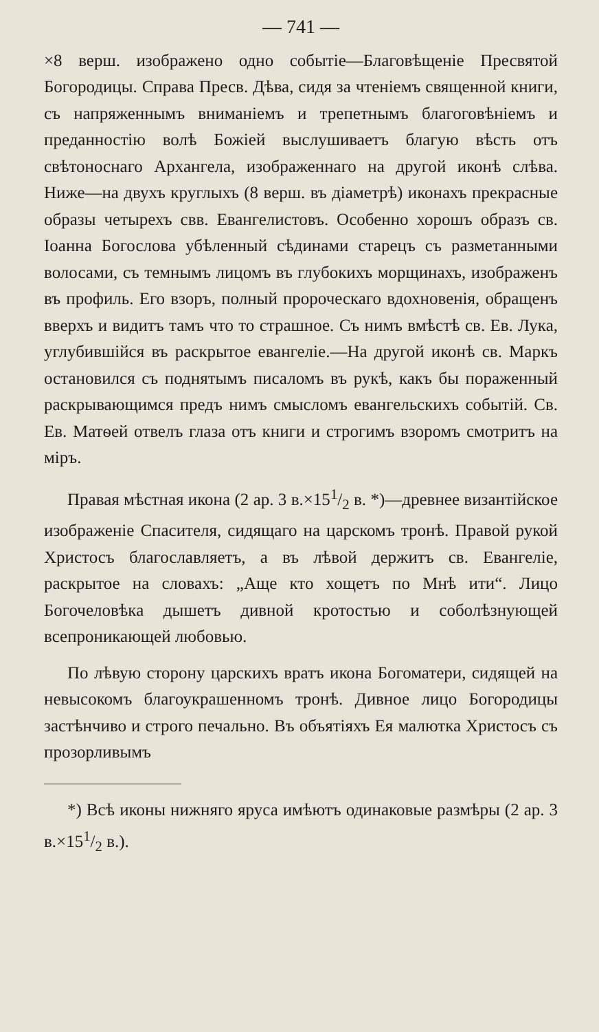— 741 —
×8 верш. изображено одно событіе—Благовѣщеніе Пресвятой Богородицы. Справа Пресв. Дѣва, сидя за чтеніемъ священной книги, съ напряженнымъ вниманіемъ и трепетнымъ благоговѣніемъ и преданностію волѣ Божіей выслушиваетъ благую вѣсть отъ свѣтоноснаго Архангела, изображеннаго на другой иконѣ слѣва. Ниже—на двухъ круглыхъ (8 верш. въ діаметрѣ) иконахъ прекрасные образы четырехъ свв. Евангелистовъ. Особенно хорошъ образъ св. Іоанна Богослова убѣленный сѣдинами старецъ съ разметанными волосами, съ темнымъ лицомъ въ глубокихъ морщинахъ, изображенъ въ профиль. Его взоръ, полный пророческаго вдохновенія, обращенъ вверхъ и видитъ тамъ что то страшное. Съ нимъ вмѣстѣ св. Ев. Лука, углубившійся въ раскрытое евангеліе.—На другой иконѣ св. Маркъ остановился съ поднятымъ писаломъ въ рукѣ, какъ бы пораженный раскрывающимся предъ нимъ смысломъ евангельскихъ событій. Св. Ев. Матѳей отвелъ глаза отъ книги и строгимъ взоромъ смотритъ на міръ.
Правая мѣстная икона (2 ар. 3 в.×151/2 в. *)—древнее византійское изображеніе Спасителя, сидящаго на царскомъ тронѣ. Правой рукой Христосъ благославляетъ, а въ лѣвой держитъ св. Евангеліе, раскрытое на словахъ: „Аще кто хощетъ по Мнѣ ити“. Лицо Богочеловѣка дышетъ дивной кротостью и соболѣзнующей всепроникающей любовью.
По лѣвую сторону царскихъ вратъ икона Богоматери, сидящей на невысокомъ благоукрашенномъ тронѣ. Дивное лицо Богородицы застѣнчиво и строго печально. Въ объятіяхъ Ея малютка Христосъ съ прозорливымъ
*) Всѣ иконы нижняго яруса имѣютъ одинаковые размѣры (2 ар. 3 в.×151/2 в.).